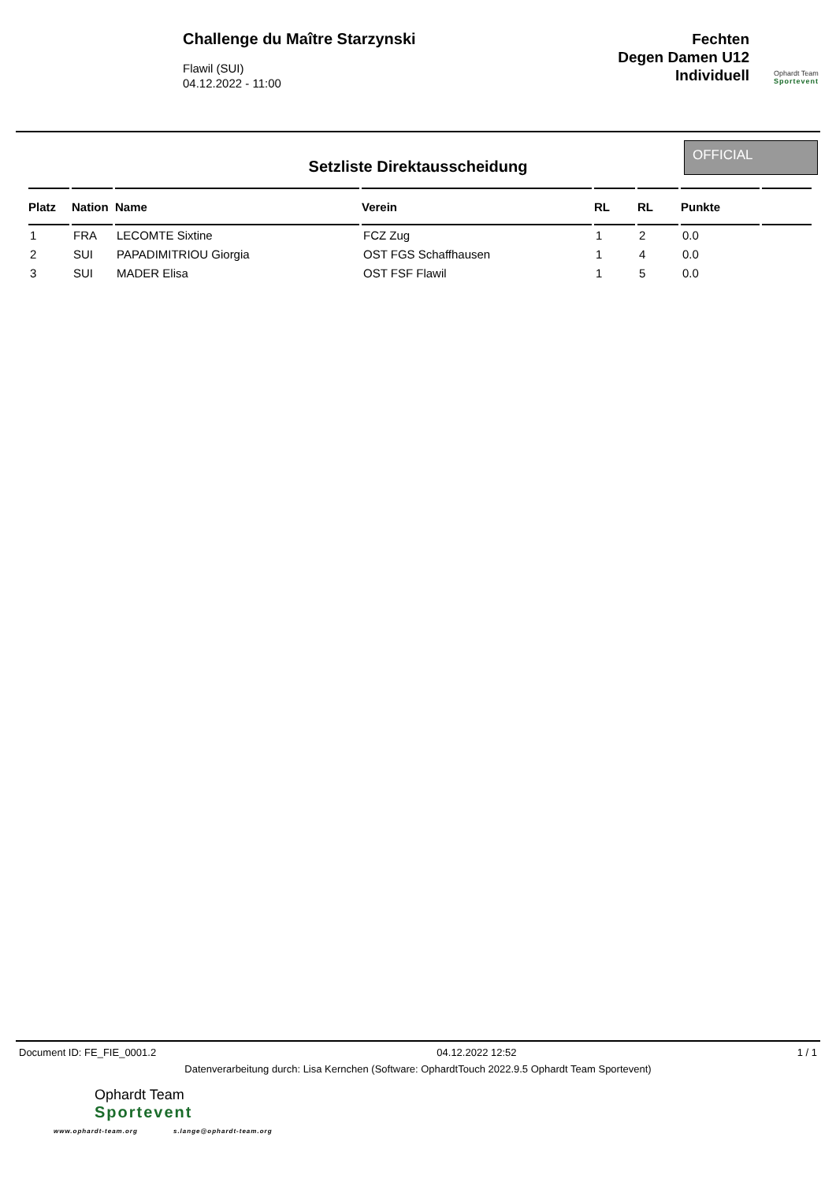Challenge du Maître Starzynski
Flawil (SUI)
04.12.2022 - 11:00
Fechten
Degen Damen U12
Individuell
Ophardt Team
Sportevent
Setzliste Direktausscheidung
OFFICIAL
| Platz | Nation | Name | Verein | RL | RL | Punkte | |
| --- | --- | --- | --- | --- | --- | --- | --- |
| 1 | FRA | LECOMTE Sixtine | FCZ Zug | 1 | 2 | 0.0 | |
| 2 | SUI | PAPADIMITRIOU Giorgia | OST FGS Schaffhausen | 1 | 4 | 0.0 | |
| 3 | SUI | MADER Elisa | OST FSF Flawil | 1 | 5 | 0.0 | |
Document ID: FE_FIE_0001.2 04.12.2022 12:52 1 / 1
Datenverarbeitung durch: Lisa Kernchen (Software: OphardtTouch 2022.9.5 Ophardt Team Sportevent)
Ophardt Team
Sportevent
www.ophardt-team.org s.lange@ophardt-team.org